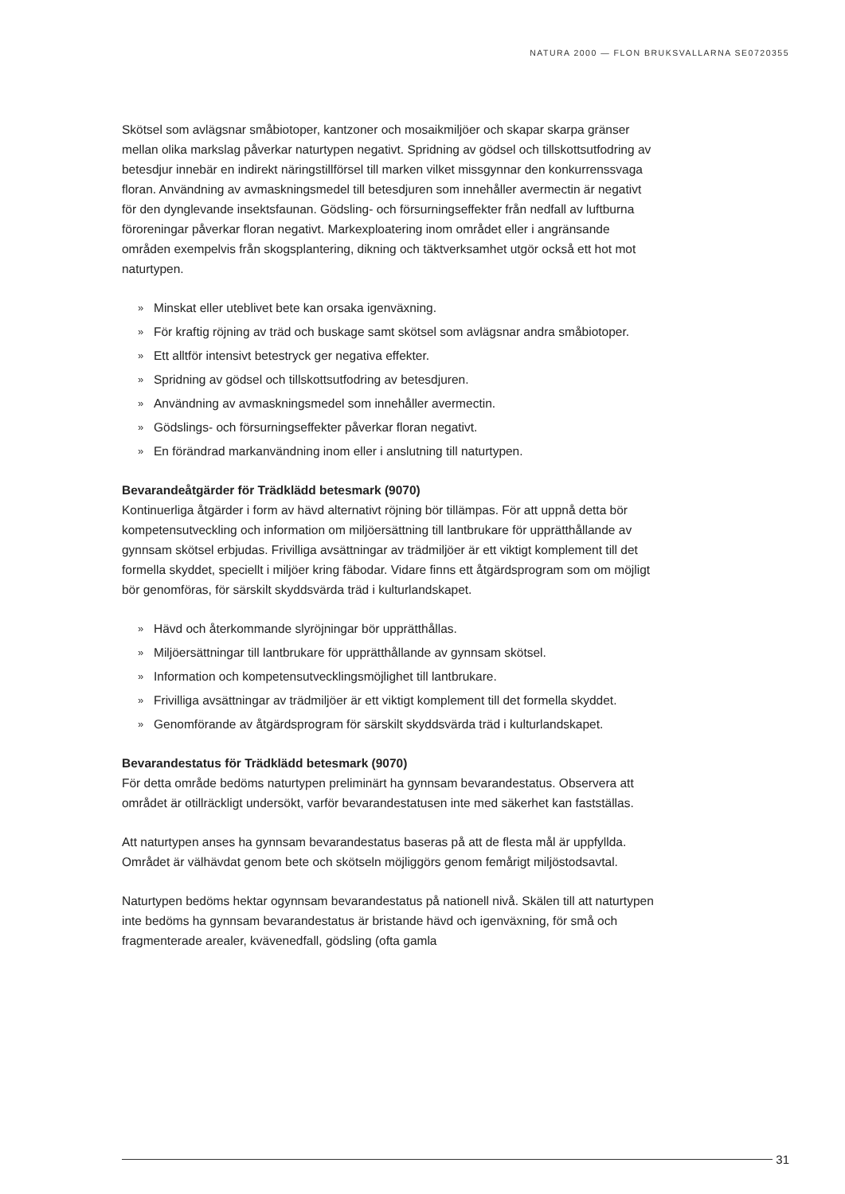NATURA 2000 — FLON BRUKSVALLARNA SE0720355
Skötsel som avlägsnar småbiotoper, kantzoner och mosaikmiljöer och skapar skarpa gränser mellan olika markslag påverkar naturtypen negativt. Spridning av gödsel och tillskottsutfodring av betesdjur innebär en indirekt näringstillförsel till marken vilket missgynnar den konkurrenssvaga floran. Användning av avmaskningsmedel till betesdjuren som innehåller avermectin är negativt för den dynglevande insektsfaunan. Gödsling- och försurningseffekter från nedfall av luftburna föroreningar påverkar floran negativt. Markexploatering inom området eller i angränsande områden exempelvis från skogsplantering, dikning och täktverksamhet utgör också ett hot mot naturtypen.
» Minskat eller uteblivet bete kan orsaka igenväxning.
» För kraftig röjning av träd och buskage samt skötsel som avlägsnar andra småbiotoper.
» Ett alltför intensivt betestryck ger negativa effekter.
» Spridning av gödsel och tillskottsutfodring av betesdjuren.
» Användning av avmaskningsmedel som innehåller avermectin.
» Gödslings- och försurningseffekter påverkar floran negativt.
» En förändrad markanvändning inom eller i anslutning till naturtypen.
Bevarandeåtgärder för Trädklädd betesmark (9070)
Kontinuerliga åtgärder i form av hävd alternativt röjning bör tillämpas. För att uppnå detta bör kompetensutveckling och information om miljöersättning till lantbrukare för upprätthållande av gynnsam skötsel erbjudas. Frivilliga avsättningar av trädmiljöer är ett viktigt komplement till det formella skyddet, speciellt i miljöer kring fäbodar. Vidare finns ett åtgärdsprogram som om möjligt bör genomföras, för särskilt skyddsvärda träd i kulturlandskapet.
» Hävd och återkommande slyröjningar bör upprätthållas.
» Miljöersättningar till lantbrukare för upprätthållande av gynnsam skötsel.
» Information och kompetensutvecklingsmöjlighet till lantbrukare.
» Frivilliga avsättningar av trädmiljöer är ett viktigt komplement till det formella skyddet.
» Genomförande av åtgärdsprogram för särskilt skyddsvärda träd i kulturlandskapet.
Bevarandestatus för Trädklädd betesmark (9070)
För detta område bedöms naturtypen preliminärt ha gynnsam bevarandestatus. Observera att området är otillräckligt undersökt, varför bevarandestatusen inte med säkerhet kan fastställas.
Att naturtypen anses ha gynnsam bevarandestatus baseras på att de flesta mål är uppfyllda. Området är välhävdat genom bete och skötseln möjliggörs genom femårigt miljöstodsavtal.
Naturtypen bedöms hektar ogynnsam bevarandestatus på nationell nivå. Skälen till att naturtypen inte bedöms ha gynnsam bevarandestatus är bristande hävd och igenväxning, för små och fragmenterade arealer, kvävenedfall, gödsling (ofta gamla
31